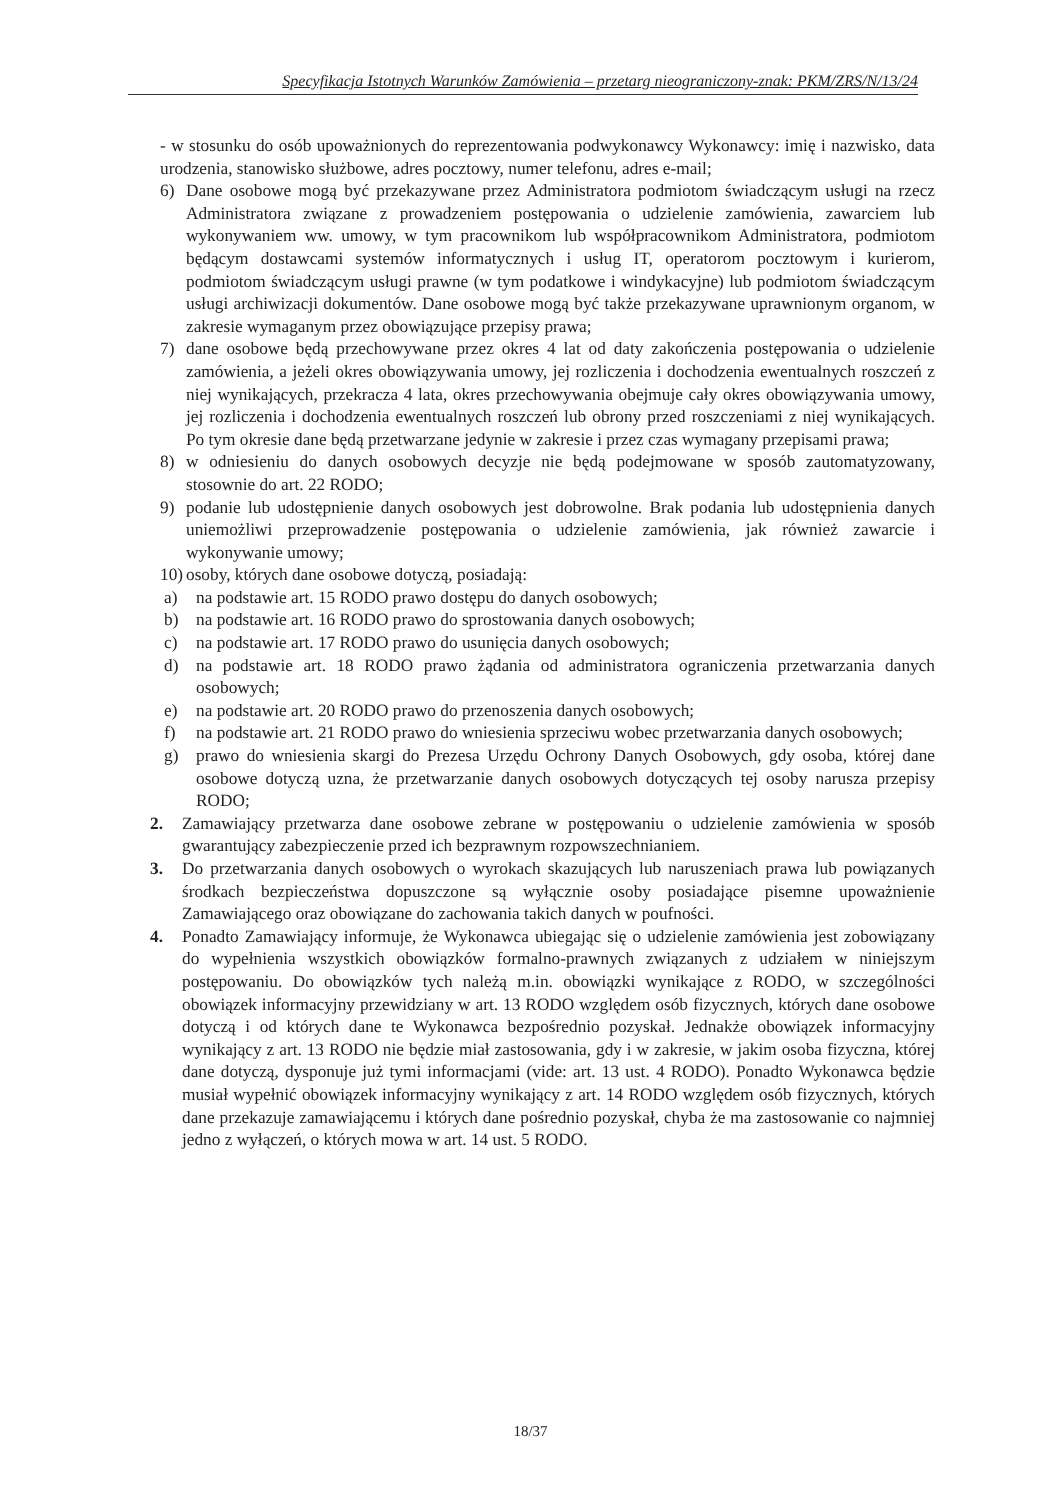Specyfikacja Istotnych Warunków Zamówienia – przetarg nieograniczony-znak: PKM/ZRS/N/13/24
- w stosunku do osób upoważnionych do reprezentowania podwykonawcy Wykonawcy: imię i nazwisko, data urodzenia, stanowisko służbowe, adres pocztowy, numer telefonu, adres e-mail;
6) Dane osobowe mogą być przekazywane przez Administratora podmiotom świadczącym usługi na rzecz Administratora związane z prowadzeniem postępowania o udzielenie zamówienia, zawarciem lub wykonywaniem ww. umowy, w tym pracownikom lub współpracownikom Administratora, podmiotom będącym dostawcami systemów informatycznych i usług IT, operatorom pocztowym i kurierom, podmiotom świadczącym usługi prawne (w tym podatkowe i windykacyjne) lub podmiotom świadczącym usługi archiwizacji dokumentów. Dane osobowe mogą być także przekazywane uprawnionym organom, w zakresie wymaganym przez obowiązujące przepisy prawa;
7) dane osobowe będą przechowywane przez okres 4 lat od daty zakończenia postępowania o udzielenie zamówienia, a jeżeli okres obowiązywania umowy, jej rozliczenia i dochodzenia ewentualnych roszczeń z niej wynikających, przekracza 4 lata, okres przechowywania obejmuje cały okres obowiązywania umowy, jej rozliczenia i dochodzenia ewentualnych roszczeń lub obrony przed roszczeniami z niej wynikających. Po tym okresie dane będą przetwarzane jedynie w zakresie i przez czas wymagany przepisami prawa;
8) w odniesieniu do danych osobowych decyzje nie będą podejmowane w sposób zautomatyzowany, stosownie do art. 22 RODO;
9) podanie lub udostępnienie danych osobowych jest dobrowolne. Brak podania lub udostępnienia danych uniemożliwi przeprowadzenie postępowania o udzielenie zamówienia, jak również zawarcie i wykonywanie umowy;
10) osoby, których dane osobowe dotyczą, posiadają:
a) na podstawie art. 15 RODO prawo dostępu do danych osobowych;
b) na podstawie art. 16 RODO prawo do sprostowania danych osobowych;
c) na podstawie art. 17 RODO prawo do usunięcia danych osobowych;
d) na podstawie art. 18 RODO prawo żądania od administratora ograniczenia przetwarzania danych osobowych;
e) na podstawie art. 20 RODO prawo do przenoszenia danych osobowych;
f) na podstawie art. 21 RODO prawo do wniesienia sprzeciwu wobec przetwarzania danych osobowych;
g) prawo do wniesienia skargi do Prezesa Urzędu Ochrony Danych Osobowych, gdy osoba, której dane osobowe dotyczą uzna, że przetwarzanie danych osobowych dotyczących tej osoby narusza przepisy RODO;
2. Zamawiający przetwarza dane osobowe zebrane w postępowaniu o udzielenie zamówienia w sposób gwarantujący zabezpieczenie przed ich bezprawnym rozpowszechnianiem.
3. Do przetwarzania danych osobowych o wyrokach skazujących lub naruszeniach prawa lub powiązanych środkach bezpieczeństwa dopuszczone są wyłącznie osoby posiadające pisemne upoważnienie Zamawiającego oraz obowiązane do zachowania takich danych w poufności.
4. Ponadto Zamawiający informuje, że Wykonawca ubiegając się o udzielenie zamówienia jest zobowiązany do wypełnienia wszystkich obowiązków formalno-prawnych związanych z udziałem w niniejszym postępowaniu. Do obowiązków tych należą m.in. obowiązki wynikające z RODO, w szczególności obowiązek informacyjny przewidziany w art. 13 RODO względem osób fizycznych, których dane osobowe dotyczą i od których dane te Wykonawca bezpośrednio pozyskał. Jednakże obowiązek informacyjny wynikający z art. 13 RODO nie będzie miał zastosowania, gdy i w zakresie, w jakim osoba fizyczna, której dane dotyczą, dysponuje już tymi informacjami (vide: art. 13 ust. 4 RODO). Ponadto Wykonawca będzie musiał wypełnić obowiązek informacyjny wynikający z art. 14 RODO względem osób fizycznych, których dane przekazuje zamawiającemu i których dane pośrednio pozyskał, chyba że ma zastosowanie co najmniej jedno z wyłączeń, o których mowa w art. 14 ust. 5 RODO.
18/37